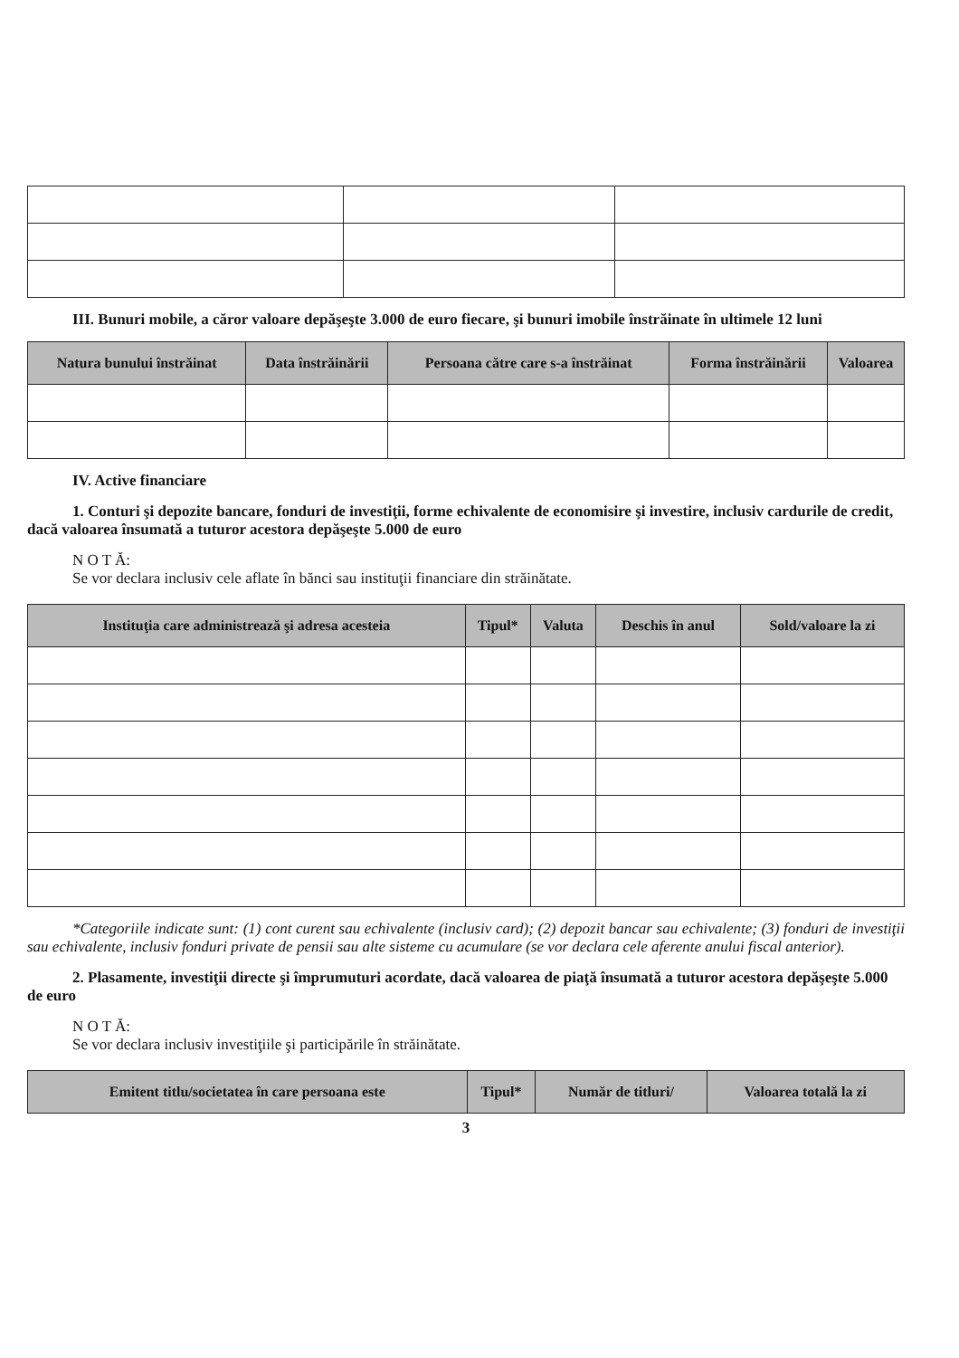III. Bunuri mobile, a căror valoare depăşeşte 3.000 de euro fiecare, şi bunuri imobile înstrăinate în ultimele 12 luni
| Natura bunului înstrăinat | Data înstrăinării | Persoana către care s-a înstrăinat | Forma înstrăinării | Valoarea |
| --- | --- | --- | --- | --- |
IV. Active financiare
1. Conturi şi depozite bancare, fonduri de investiţii, forme echivalente de economisire şi investire, inclusiv cardurile de credit, dacă valoarea însumată a tuturor acestora depăşeşte 5.000 de euro
N O T Ă:
Se vor declara inclusiv cele aflate în bănci sau instituţii financiare din străinătate.
| Instituţia care administrează şi adresa acesteia | Tipul* | Valuta | Deschis în anul | Sold/valoare la zi |
| --- | --- | --- | --- | --- |
*Categoriile indicate sunt: (1) cont curent sau echivalente (inclusiv card); (2) depozit bancar sau echivalente; (3) fonduri de investiţii sau echivalente, inclusiv fonduri private de pensii sau alte sisteme cu acumulare (se vor declara cele aferente anului fiscal anterior).
2. Plasamente, investiţii directe şi împrumuturi acordate, dacă valoarea de piaţă însumată a tuturor acestora depăşeşte 5.000 de euro
N O T Ă:
Se vor declara inclusiv investiţiile şi participările în străinătate.
| Emitent titlu/societatea în care persoana este | Tipul* | Număr de titluri/ | Valoarea totală la zi |
| --- | --- | --- | --- |
3